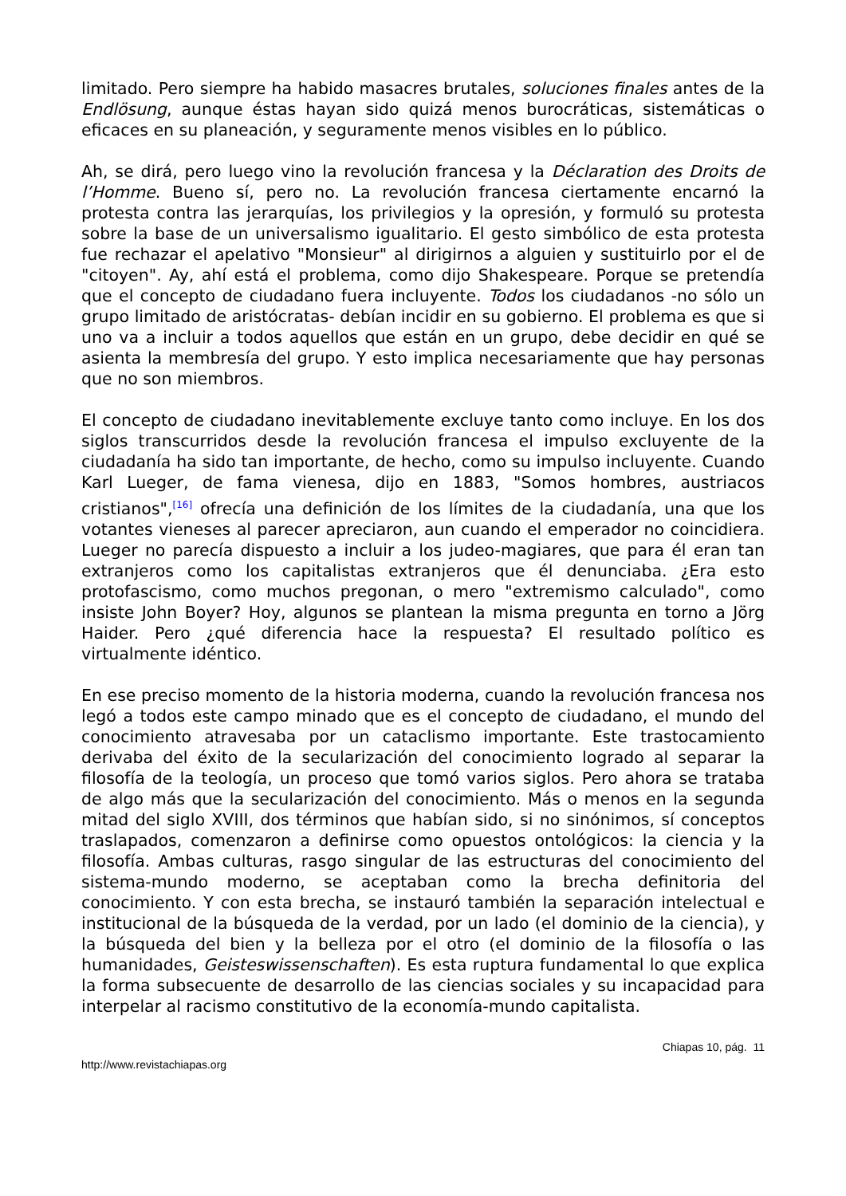limitado. Pero siempre ha habido masacres brutales, soluciones finales antes de la Endlösung, aunque éstas hayan sido quizá menos burocráticas, sistemáticas o eficaces en su planeación, y seguramente menos visibles en lo público.
Ah, se dirá, pero luego vino la revolución francesa y la Déclaration des Droits de l’Homme. Bueno sí, pero no. La revolución francesa ciertamente encarnó la protesta contra las jerarquías, los privilegios y la opresión, y formuló su protesta sobre la base de un universalismo igualitario. El gesto simbólico de esta protesta fue rechazar el apelativo "Monsieur" al dirigirnos a alguien y sustituirlo por el de "citoyen". Ay, ahí está el problema, como dijo Shakespeare. Porque se pretendía que el concepto de ciudadano fuera incluyente. Todos los ciudadanos -no sólo un grupo limitado de aristócratas- debían incidir en su gobierno. El problema es que si uno va a incluir a todos aquellos que están en un grupo, debe decidir en qué se asienta la membresía del grupo. Y esto implica necesariamente que hay personas que no son miembros.
El concepto de ciudadano inevitablemente excluye tanto como incluye. En los dos siglos transcurridos desde la revolución francesa el impulso excluyente de la ciudadanía ha sido tan importante, de hecho, como su impulso incluyente. Cuando Karl Lueger, de fama vienesa, dijo en 1883, "Somos hombres, austriacos cristianos",<sup>[16]</sup> ofrecía una definición de los límites de la ciudadanía, una que los votantes vieneses al parecer apreciaron, aun cuando el emperador no coincidiera. Lueger no parecía dispuesto a incluir a los judeo-magiares, que para él eran tan extranjeros como los capitalistas extranjeros que él denunciaba. ¿Era esto protofascismo, como muchos pregonan, o mero "extremismo calculado", como insiste John Boyer? Hoy, algunos se plantean la misma pregunta en torno a Jörg Haider. Pero ¿qué diferencia hace la respuesta? El resultado político es virtualmente idéntico.
En ese preciso momento de la historia moderna, cuando la revolución francesa nos legó a todos este campo minado que es el concepto de ciudadano, el mundo del conocimiento atravesaba por un cataclismo importante. Este trastocamiento derivaba del éxito de la secularización del conocimiento logrado al separar la filosofía de la teología, un proceso que tomó varios siglos. Pero ahora se trataba de algo más que la secularización del conocimiento. Más o menos en la segunda mitad del siglo XVIII, dos términos que habían sido, si no sinónimos, sí conceptos traslapados, comenzaron a definirse como opuestos ontológicos: la ciencia y la filosofía. Ambas culturas, rasgo singular de las estructuras del conocimiento del sistema-mundo moderno, se aceptaban como la brecha definitoria del conocimiento. Y con esta brecha, se instauró también la separación intelectual e institucional de la búsqueda de la verdad, por un lado (el dominio de la ciencia), y la búsqueda del bien y la belleza por el otro (el dominio de la filosofía o las humanidades, Geisteswissenschaften). Es esta ruptura fundamental lo que explica la forma subsecuente de desarrollo de las ciencias sociales y su incapacidad para interpelar al racismo constitutivo de la economía-mundo capitalista.
Chiapas 10, pág. 11
http://www.revistachiapas.org